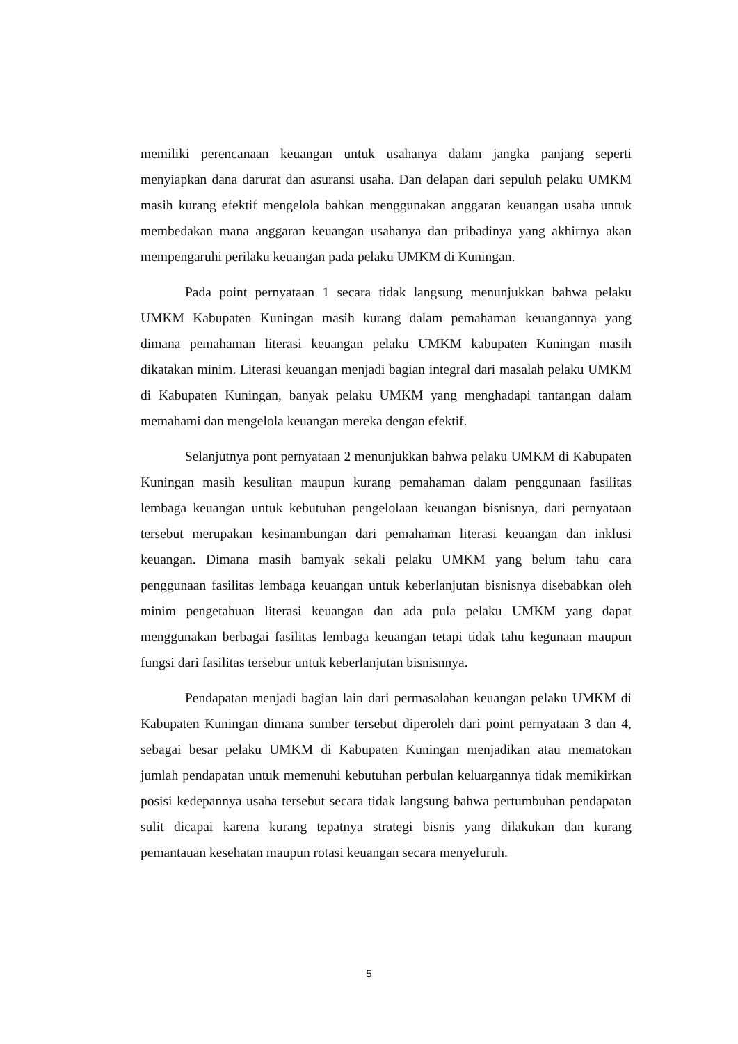memiliki perencanaan keuangan untuk usahanya dalam jangka panjang seperti menyiapkan dana darurat dan asuransi usaha. Dan delapan dari sepuluh pelaku UMKM masih kurang efektif mengelola bahkan menggunakan anggaran keuangan usaha untuk membedakan mana anggaran keuangan usahanya dan pribadinya yang akhirnya akan mempengaruhi perilaku keuangan pada pelaku UMKM di Kuningan.
Pada point pernyataan 1 secara tidak langsung menunjukkan bahwa pelaku UMKM Kabupaten Kuningan masih kurang dalam pemahaman keuangannya yang dimana pemahaman literasi keuangan pelaku UMKM kabupaten Kuningan masih dikatakan minim. Literasi keuangan menjadi bagian integral dari masalah pelaku UMKM di Kabupaten Kuningan, banyak pelaku UMKM yang menghadapi tantangan dalam memahami dan mengelola keuangan mereka dengan efektif.
Selanjutnya pont pernyataan 2 menunjukkan bahwa pelaku UMKM di Kabupaten Kuningan masih kesulitan maupun kurang pemahaman dalam penggunaan fasilitas lembaga keuangan untuk kebutuhan pengelolaan keuangan bisnisnya, dari pernyataan tersebut merupakan kesinambungan dari pemahaman literasi keuangan dan inklusi keuangan. Dimana masih bamyak sekali pelaku UMKM yang belum tahu cara penggunaan fasilitas lembaga keuangan untuk keberlanjutan bisnisnya disebabkan oleh minim pengetahuan literasi keuangan dan ada pula pelaku UMKM yang dapat menggunakan berbagai fasilitas lembaga keuangan tetapi tidak tahu kegunaan maupun fungsi dari fasilitas tersebur untuk keberlanjutan bisnisnnya.
Pendapatan menjadi bagian lain dari permasalahan keuangan pelaku UMKM di Kabupaten Kuningan dimana sumber tersebut diperoleh dari point pernyataan 3 dan 4, sebagai besar pelaku UMKM di Kabupaten Kuningan menjadikan atau mematokan jumlah pendapatan untuk memenuhi kebutuhan perbulan keluargannya tidak memikirkan posisi kedepannya usaha tersebut secara tidak langsung bahwa pertumbuhan pendapatan sulit dicapai karena kurang tepatnya strategi bisnis yang dilakukan dan kurang pemantauan kesehatan maupun rotasi keuangan secara menyeluruh.
5